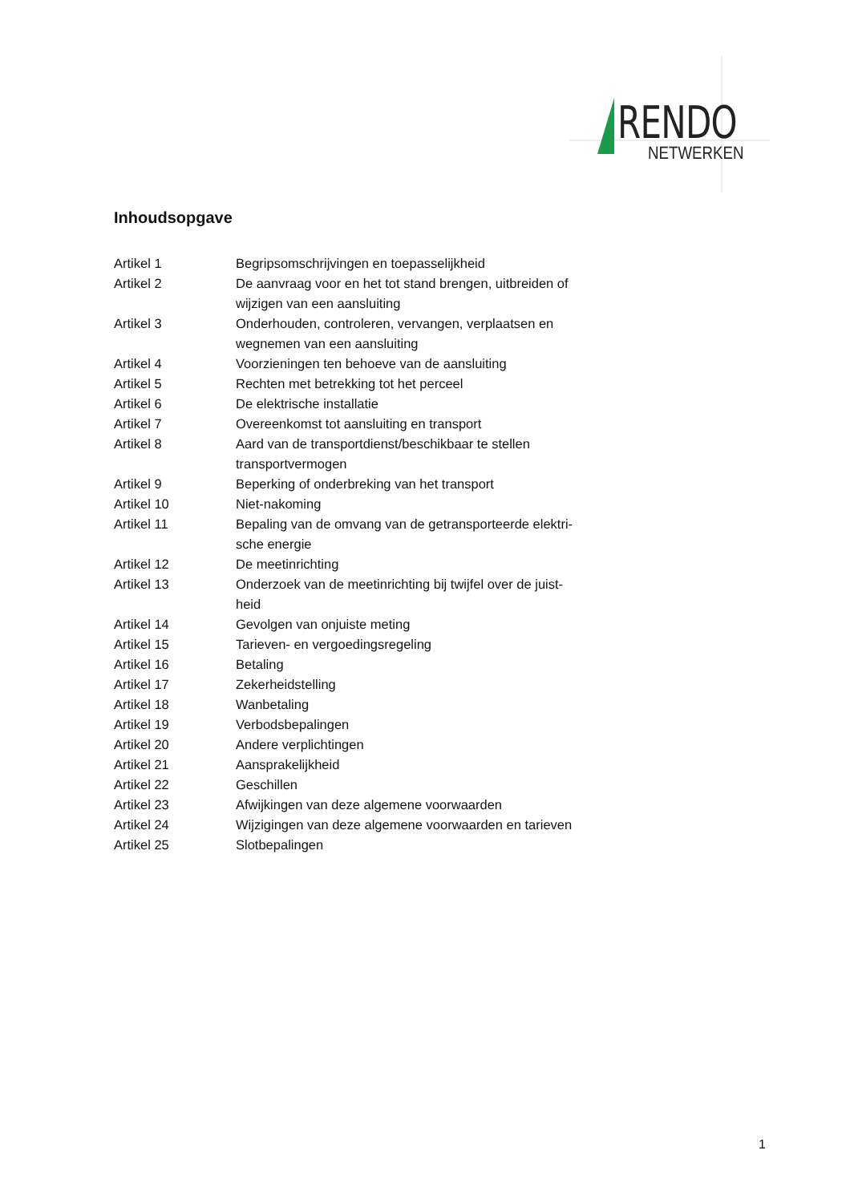RENDO
NETWERKEN
Inhoudsopgave
| Artikel 1 | Begripsomschrijvingen en toepasselijkheid |
| Artikel 2 | De aanvraag voor en het tot stand brengen, uitbreiden of wijzigen van een aansluiting |
| Artikel 3 | Onderhouden, controleren, vervangen, verplaatsen en wegnemen van een aansluiting |
| Artikel 4 | Voorzieningen ten behoeve van de aansluiting |
| Artikel 5 | Rechten met betrekking tot het perceel |
| Artikel 6 | De elektrische installatie |
| Artikel 7 | Overeenkomst tot aansluiting en transport |
| Artikel 8 | Aard van de transportdienst/beschikbaar te stellen transportvermogen |
| Artikel 9 | Beperking of onderbreking van het transport |
| Artikel 10 | Niet-nakoming |
| Artikel 11 | Bepaling van de omvang van de getransporteerde elektri- sche energie |
| Artikel 12 | De meetinrichting |
| Artikel 13 | Onderzoek van de meetinrichting bij twijfel over de juist- heid |
| Artikel 14 | Gevolgen van onjuiste meting |
| Artikel 15 | Tarieven- en vergoedingsregeling |
| Artikel 16 | Betaling |
| Artikel 17 | Zekerheidstelling |
| Artikel 18 | Wanbetaling |
| Artikel 19 | Verbodsbepalingen |
| Artikel 20 | Andere verplichtingen |
| Artikel 21 | Aansprakelijkheid |
| Artikel 22 | Geschillen |
| Artikel 23 | Afwijkingen van deze algemene voorwaarden |
| Artikel 24 | Wijzigingen van deze algemene voorwaarden en tarieven |
| Artikel 25 | Slotbepalingen |
1